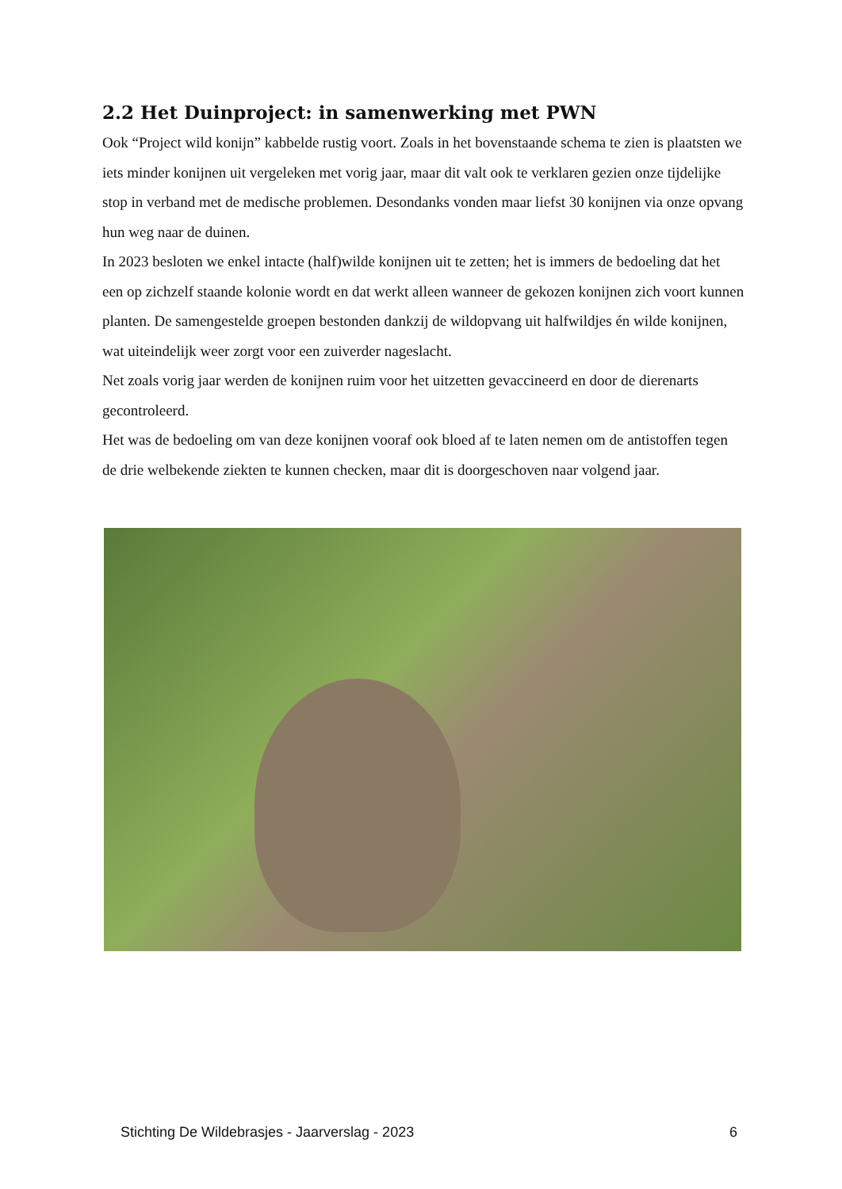2.2 Het Duinproject: in samenwerking met PWN
Ook “Project wild konijn” kabbelde rustig voort. Zoals in het bovenstaande schema te zien is plaatsten we iets minder konijnen uit vergeleken met vorig jaar, maar dit valt ook te verklaren gezien onze tijdelijke stop in verband met de medische problemen. Desondanks vonden maar liefst 30 konijnen via onze opvang hun weg naar de duinen.
In 2023 besloten we enkel intacte (half)wilde konijnen uit te zetten; het is immers de bedoeling dat het een op zichzelf staande kolonie wordt en dat werkt alleen wanneer de gekozen konijnen zich voort kunnen planten. De samengestelde groepen bestonden dankzij de wildopvang uit halfwildjes én wilde konijnen, wat uiteindelijk weer zorgt voor een zuiverder nageslacht.
Net zoals vorig jaar werden de konijnen ruim voor het uitzetten gevaccineerd en door de dierenarts gecontroleerd.
Het was de bedoeling om van deze konijnen vooraf ook bloed af te laten nemen om de antistoffen tegen de drie welbekende ziekten te kunnen checken, maar dit is doorgeschoven naar volgend jaar.
Stichting De Wildebrasjes - Jaarverslag - 2023 6